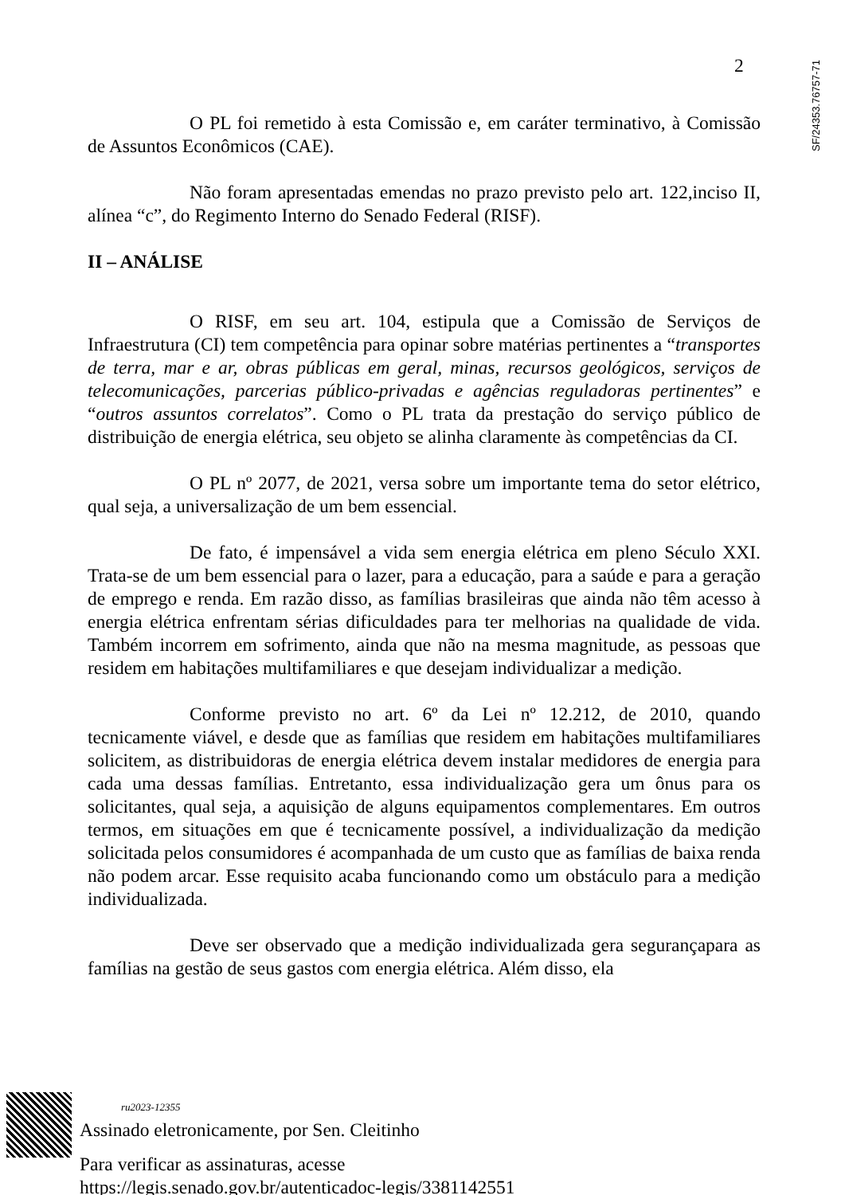2
SF/24353.76757-71
O PL foi remetido à esta Comissão e, em caráter terminativo, à Comissão de Assuntos Econômicos (CAE).
Não foram apresentadas emendas no prazo previsto pelo art. 122,inciso II, alínea “c”, do Regimento Interno do Senado Federal (RISF).
II – ANÁLISE
O RISF, em seu art. 104, estipula que a Comissão de Serviços de Infraestrutura (CI) tem competência para opinar sobre matérias pertinentes a “transportes de terra, mar e ar, obras públicas em geral, minas, recursos geológicos, serviços de telecomunicações, parcerias público-privadas e agências reguladoras pertinentes” e “outros assuntos correlatos”. Como o PL trata da prestação do serviço público de distribuição de energia elétrica, seu objeto se alinha claramente às competências da CI.
O PL nº 2077, de 2021, versa sobre um importante tema do setor elétrico, qual seja, a universalização de um bem essencial.
De fato, é impensável a vida sem energia elétrica em pleno Século XXI. Trata-se de um bem essencial para o lazer, para a educação, para a saúde e para a geração de emprego e renda. Em razão disso, as famílias brasileiras que ainda não têm acesso à energia elétrica enfrentam sérias dificuldades para ter melhorias na qualidade de vida. Também incorrem em sofrimento, ainda que não na mesma magnitude, as pessoas que residem em habitações multifamiliares e que desejam individualizar a medição.
Conforme previsto no art. 6º da Lei nº 12.212, de 2010, quando tecnicamente viável, e desde que as famílias que residem em habitações multifamiliares solicitem, as distribuidoras de energia elétrica devem instalar medidores de energia para cada uma dessas famílias. Entretanto, essa individualização gera um ônus para os solicitantes, qual seja, a aquisição de alguns equipamentos complementares. Em outros termos, em situações em que é tecnicamente possível, a individualização da medição solicitada pelos consumidores é acompanhada de um custo que as famílias de baixa renda não podem arcar. Esse requisito acaba funcionando como um obstáculo para a medição individualizada.
Deve ser observado que a medição individualizada gera segurançapara as famílias na gestão de seus gastos com energia elétrica. Além disso, ela
ru2023-12355
Assinado eletronicamente, por Sen. Cleitinho
Para verificar as assinaturas, acesse https://legis.senado.gov.br/autenticadoc-legis/3381142551